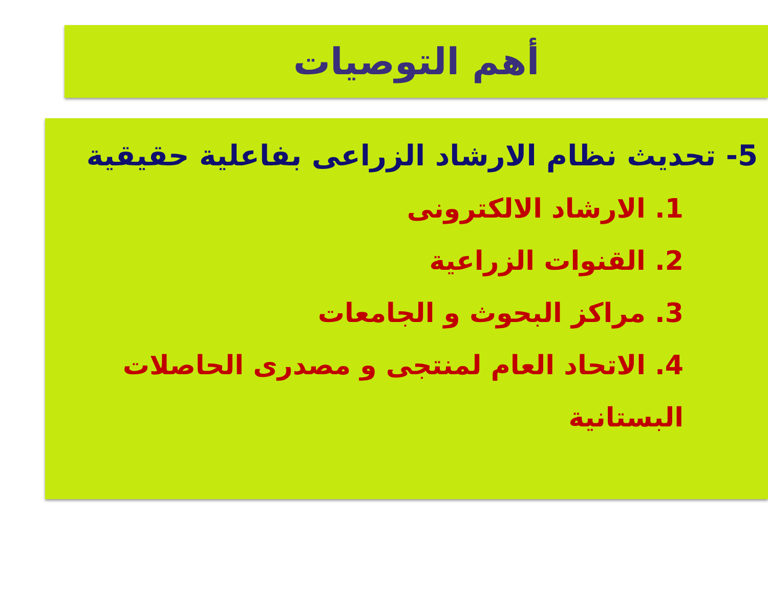أهم التوصيات
5- تحديث نظام الارشاد الزراعى بفاعلية حقيقية
1. الارشاد الالكترونى
2. القنوات الزراعية
3. مراكز البحوث و الجامعات
4. الاتحاد العام لمنتجى و مصدرى الحاصلات البستانية